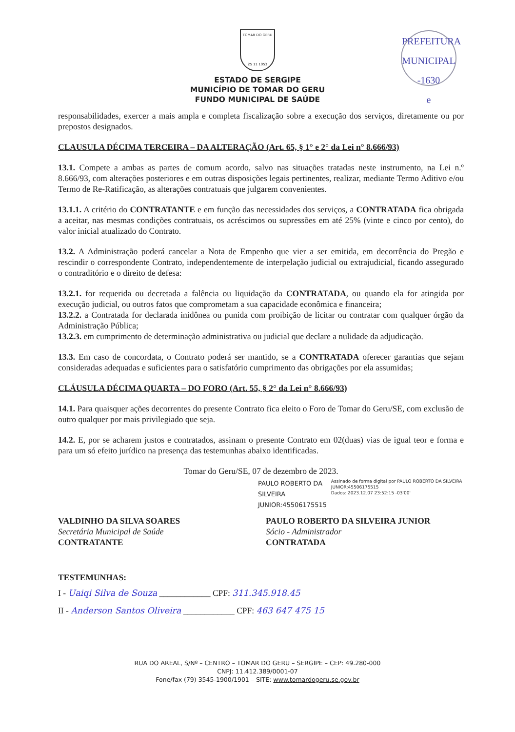PREFEITURA MUNICIPAL
-1630
e
TOMAR DO GERU
25 11 1953
ESTADO DE SERGIPE
MUNICÍPIO DE TOMAR DO GERU
FUNDO MUNICIPAL DE SAÚDE
responsabilidades, exercer a mais ampla e completa fiscalização sobre a execução dos serviços, diretamente ou por prepostos designados.
CLAUSULA DÉCIMA TERCEIRA – DA ALTERAÇÃO (Art. 65, § 1° e 2° da Lei n° 8.666/93)
13.1. Compete a ambas as partes de comum acordo, salvo nas situações tratadas neste instrumento, na Lei n.º 8.666/93, com alterações posteriores e em outras disposições legais pertinentes, realizar, mediante Termo Aditivo e/ou Termo de Re-Ratificação, as alterações contratuais que julgarem convenientes.
13.1.1. A critério do CONTRATANTE e em função das necessidades dos serviços, a CONTRATADA fica obrigada a aceitar, nas mesmas condições contratuais, os acréscimos ou supressões em até 25% (vinte e cinco por cento), do valor inicial atualizado do Contrato.
13.2. A Administração poderá cancelar a Nota de Empenho que vier a ser emitida, em decorrência do Pregão e rescindir o correspondente Contrato, independentemente de interpelação judicial ou extrajudicial, ficando assegurado o contraditório e o direito de defesa:
13.2.1. for requerida ou decretada a falência ou liquidação da CONTRATADA, ou quando ela for atingida por execução judicial, ou outros fatos que comprometam a sua capacidade econômica e financeira;
13.2.2. a Contratada for declarada inidônea ou punida com proibição de licitar ou contratar com qualquer órgão da Administração Pública;
13.2.3. em cumprimento de determinação administrativa ou judicial que declare a nulidade da adjudicação.
13.3. Em caso de concordata, o Contrato poderá ser mantido, se a CONTRATADA oferecer garantias que sejam consideradas adequadas e suficientes para o satisfatório cumprimento das obrigações por ela assumidas;
CLÁUSULA DÉCIMA QUARTA – DO FORO (Art. 55, § 2° da Lei n° 8.666/93)
14.1. Para quaisquer ações decorrentes do presente Contrato fica eleito o Foro de Tomar do Geru/SE, com exclusão de outro qualquer por mais privilegiado que seja.
14.2. E, por se acharem justos e contratados, assinam o presente Contrato em 02(duas) vias de igual teor e forma e para um só efeito jurídico na presença das testemunhas abaixo identificadas.
Tomar do Geru/SE, 07 de dezembro de 2023.
PAULO ROBERTO DA SILVEIRA
JUNIOR:45506175515
Assinado de forma digital por PAULO ROBERTO DA SILVEIRA JUNIOR:45506175515
Dados: 2023.12.07 23:52:15 -03'00'
VALDINHO DA SILVA SOARES
Secretária Municipal de Saúde
CONTRATANTE
PAULO ROBERTO DA SILVEIRA JUNIOR
Sócio - Administrador
CONTRATADA
TESTEMUNHAS:
I - Uaiqi Silva de Souza ____________ CPF: 311.345.918.45
II - Anderson Santos Oliveira ____________ CPF: 463 647 475 15
RUA DO AREAL, S/Nº – CENTRO – TOMAR DO GERU – SERGIPE – CEP: 49.280-000
CNPJ: 11.412.389/0001-07
Fone/fax (79) 3545-1900/1901 – SITE: www.tomardogeru.se.gov.br